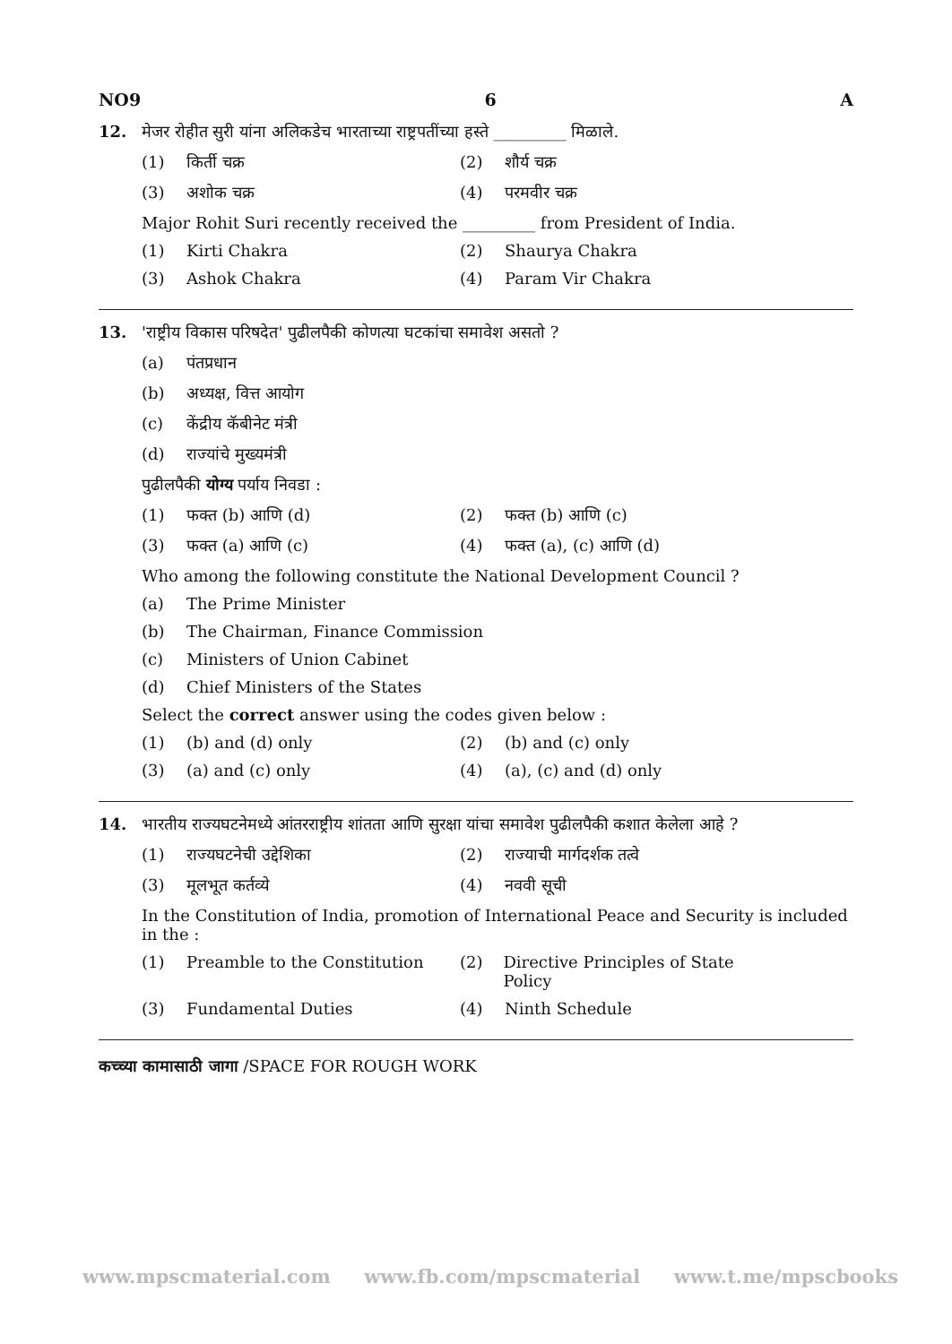NO9 6 A
12. मेजर रोहीत सुरी यांना अलिकडेच भारताच्या राष्ट्रपतींच्या हस्ते _________ मिळाले.
(1) किर्ती चक्र (2) शौर्य चक्र
(3) अशोक चक्र (4) परमवीर चक्र
Major Rohit Suri recently received the _________ from President of India.
(1) Kirti Chakra (2) Shaurya Chakra
(3) Ashok Chakra (4) Param Vir Chakra
13. 'राष्ट्रीय विकास परिषदेत' पुढीलपैकी कोणत्या घटकांचा समावेश असतो ?
(a) पंतप्रधान
(b) अध्यक्ष, वित्त आयोग
(c) केंद्रीय कॅबीनेट मंत्री
(d) राज्यांचे मुख्यमंत्री
पुढीलपैकी योग्य पर्याय निवडा :
(1) फक्त (b) आणि (d) (2) फक्त (b) आणि (c)
(3) फक्त (a) आणि (c) (4) फक्त (a), (c) आणि (d)
Who among the following constitute the National Development Council ?
(a) The Prime Minister
(b) The Chairman, Finance Commission
(c) Ministers of Union Cabinet
(d) Chief Ministers of the States
Select the correct answer using the codes given below :
(1) (b) and (d) only (2) (b) and (c) only
(3) (a) and (c) only (4) (a), (c) and (d) only
14. भारतीय राज्यघटनेमध्ये आंतरराष्ट्रीय शांतता आणि सुरक्षा यांचा समावेश पुढीलपैकी कशात केलेला आहे ?
(1) राज्यघटनेची उद्देशिका (2) राज्याची मार्गदर्शक तत्वे
(3) मूलभूत कर्तव्ये (4) नववी सूची
In the Constitution of India, promotion of International Peace and Security is included in the :
(1) Preamble to the Constitution (2) Directive Principles of State Policy
(3) Fundamental Duties (4) Ninth Schedule
कच्च्या कामासाठी जागा /SPACE FOR ROUGH WORK
www.mpscmaterial.com www.fb.com/mpscmaterial www.t.me/mpscbooks